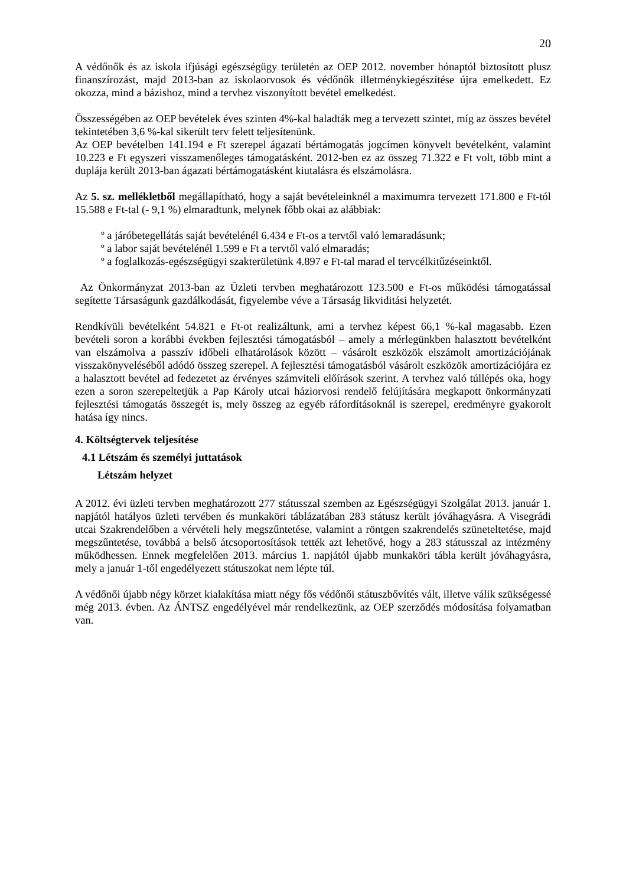20
A védőnők és az iskola ifjúsági egészségügy területén az OEP 2012. november hónaptól biztosított plusz finanszírozást, majd 2013-ban az iskolaorvosok és védőnők illetménykiegészítése újra emelkedett. Ez okozza, mind a bázishoz, mind a tervhez viszonyított bevétel emelkedést.
Összességében az OEP bevételek éves szinten 4%-kal haladták meg a tervezett szintet, míg az összes bevétel tekintetében 3,6 %-kal sikerült terv felett teljesítenünk.
Az OEP bevételben 141.194 e Ft szerepel ágazati bértámogatás jogcímen könyvelt bevételként, valamint 10.223 e Ft egyszeri visszamenőleges támogatásként. 2012-ben ez az összeg 71.322 e Ft volt, több mint a duplája került 2013-ban ágazati bértámogatásként kiutalásra és elszámolásra.
Az 5. sz. mellékletből megállapítható, hogy a saját bevételeinknél a maximumra tervezett 171.800 e Ft-tól 15.588 e Ft-tal (- 9,1 %) elmaradtunk, melynek főbb okai az alábbiak:
º a járóbetegellátás saját bevételénél 6.434 e Ft-os a tervtől való lemaradásunk;
º a labor saját bevételénél 1.599 e Ft a tervtől való elmaradás;
º a foglalkozás-egészségügyi szakterületünk 4.897 e Ft-tal marad el tervcélkitűzéseinktől.
Az Önkormányzat 2013-ban az Üzleti tervben meghatározott 123.500 e Ft-os működési támogatással segítette Társaságunk gazdálkodását, figyelembe véve a Társaság likviditási helyzetét.
Rendkívüli bevételként 54.821 e Ft-ot realizáltunk, ami a tervhez képest 66,1 %-kal magasabb. Ezen bevételi soron a korábbi években fejlesztési támogatásból – amely a mérlegünkben halasztott bevételként van elszámolva a passzív időbeli elhatárolások között – vásárolt eszközök elszámolt amortizációjának visszakönyveléséből adódó összeg szerepel. A fejlesztési támogatásból vásárolt eszközök amortizációjára ez a halasztott bevétel ad fedezetet az érvényes számviteli előírások szerint. A tervhez való túllépés oka, hogy ezen a soron szerepeltetjük a Pap Károly utcai háziorvosi rendelő felújítására megkapott önkormányzati fejlesztési támogatás összegét is, mely összeg az egyéb ráfordításoknál is szerepel, eredményre gyakorolt hatása így nincs.
4. Költségtervek teljesítése
4.1 Létszám és személyi juttatások
Létszám helyzet
A 2012. évi üzleti tervben meghatározott 277 státusszal szemben az Egészségügyi Szolgálat 2013. január 1. napjától hatályos üzleti tervében és munkaköri táblázatában 283 státusz került jóváhagyásra. A Visegrádi utcai Szakrendelőben a vérvételi hely megszűntetése, valamint a röntgen szakrendelés szüneteltetése, majd megszűntetése, továbbá a belső átcsoportosítások tették azt lehetővé, hogy a 283 státusszal az intézmény működhessen. Ennek megfelelően 2013. március 1. napjától újabb munkaköri tábla került jóváhagyásra, mely a január 1-től engedélyezett státuszokat nem lépte túl.
A védőnői újabb négy körzet kialakítása miatt négy fős védőnői státuszbővítés vált, illetve válik szükségessé még 2013. évben. Az ÁNTSZ engedélyével már rendelkezünk, az OEP szerződés módosítása folyamatban van.